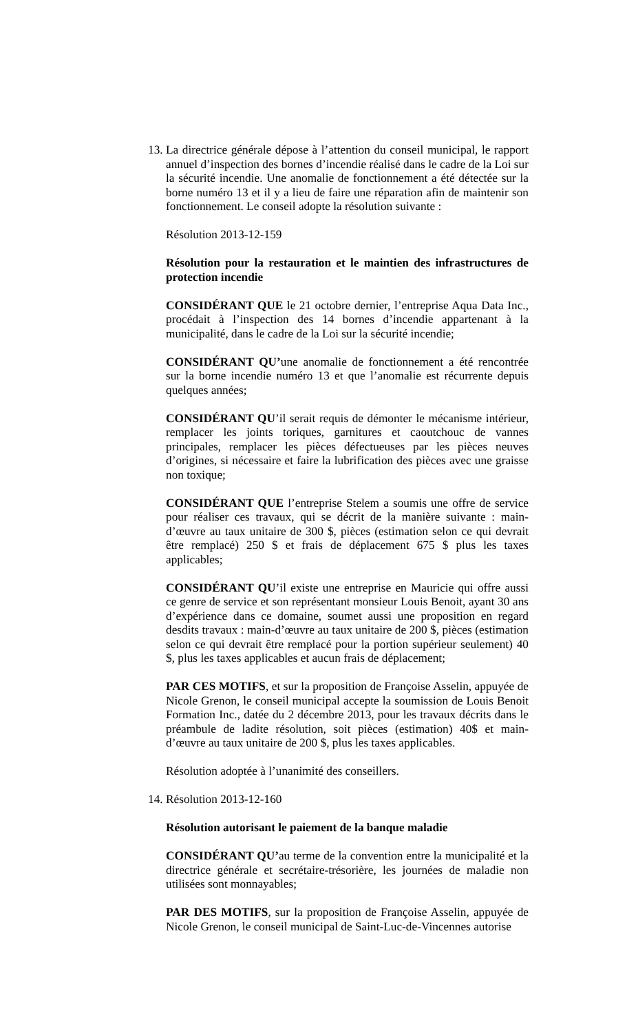13.
La directrice générale dépose à l’attention du conseil municipal, le rapport annuel d’inspection des bornes d’incendie réalisé dans le cadre de la Loi sur la sécurité incendie. Une anomalie de fonctionnement a été détectée sur la borne numéro 13 et il y a lieu de faire une réparation afin de maintenir son fonctionnement. Le conseil adopte la résolution suivante :
Résolution 2013-12-159
Résolution pour la restauration et le maintien des infrastructures de protection incendie
CONSIDÉRANT QUE le 21 octobre dernier, l’entreprise Aqua Data Inc., procédait à l’inspection des 14 bornes d’incendie appartenant à la municipalité, dans le cadre de la Loi sur la sécurité incendie;
CONSIDÉRANT QU’une anomalie de fonctionnement a été rencontrée sur la borne incendie numéro 13 et que l’anomalie est récurrente depuis quelques années;
CONSIDÉRANT QU’il serait requis de démonter le mécanisme intérieur, remplacer les joints toriques, garnitures et caoutchouc de vannes principales, remplacer les pièces défectueuses par les pièces neuves d’origines, si nécessaire et faire la lubrification des pièces avec une graisse non toxique;
CONSIDÉRANT QUE l’entreprise Stelem a soumis une offre de service pour réaliser ces travaux, qui se décrit de la manière suivante : main-d’œuvre au taux unitaire de 300 $, pièces (estimation selon ce qui devrait être remplacé) 250 $ et frais de déplacement 675 $ plus les taxes applicables;
CONSIDÉRANT QU’il existe une entreprise en Mauricie qui offre aussi ce genre de service et son représentant monsieur Louis Benoit, ayant 30 ans d’expérience dans ce domaine, soumet aussi une proposition en regard desdits travaux : main-d’œuvre au taux unitaire de 200 $, pièces (estimation selon ce qui devrait être remplacé pour la portion supérieur seulement) 40 $, plus les taxes applicables et aucun frais de déplacement;
PAR CES MOTIFS, et sur la proposition de Françoise Asselin, appuyée de Nicole Grenon, le conseil municipal accepte la soumission de Louis Benoit Formation Inc., datée du 2 décembre 2013, pour les travaux décrits dans le préambule de ladite résolution, soit pièces (estimation) 40$ et main-d’œuvre au taux unitaire de 200 $, plus les taxes applicables.
Résolution adoptée à l’unanimité des conseillers.
14.
Résolution 2013-12-160
Résolution autorisant le paiement de la banque maladie
CONSIDÉRANT QU’au terme de la convention entre la municipalité et la directrice générale et secrétaire-trésorière, les journées de maladie non utilisées sont monnayables;
PAR DES MOTIFS, sur la proposition de Françoise Asselin, appuyée de Nicole Grenon, le conseil municipal de Saint-Luc-de-Vincennes autorise